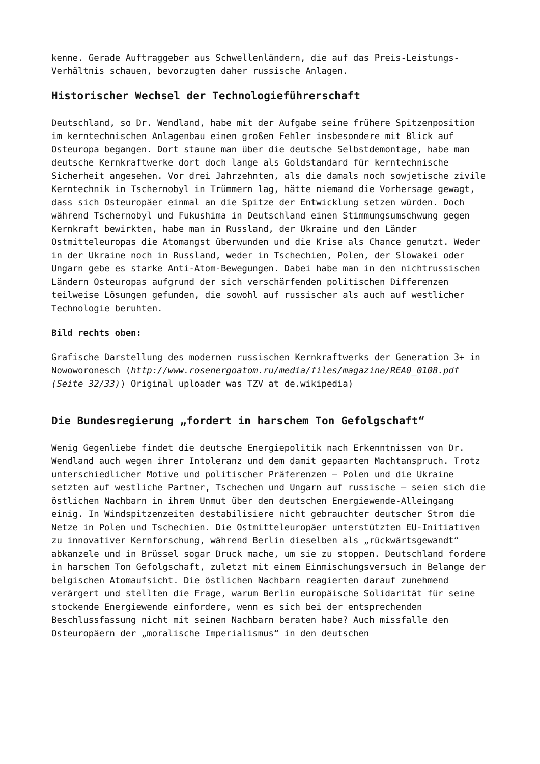kenne. Gerade Auftraggeber aus Schwellenländern, die auf das Preis-Leistungs-Verhältnis schauen, bevorzugten daher russische Anlagen.
Historischer Wechsel der Technologieführerschaft
Deutschland, so Dr. Wendland, habe mit der Aufgabe seine frühere Spitzenposition im kerntechnischen Anlagenbau einen großen Fehler insbesondere mit Blick auf Osteuropa begangen. Dort staune man über die deutsche Selbstdemontage, habe man deutsche Kernkraftwerke dort doch lange als Goldstandard für kerntechnische Sicherheit angesehen. Vor drei Jahrzehnten, als die damals noch sowjetische zivile Kerntechnik in Tschernobyl in Trümmern lag, hätte niemand die Vorhersage gewagt, dass sich Osteuropäer einmal an die Spitze der Entwicklung setzen würden. Doch während Tschernobyl und Fukushima in Deutschland einen Stimmungsumschwung gegen Kernkraft bewirkten, habe man in Russland, der Ukraine und den Länder Ostmitteleuropas die Atomangst überwunden und die Krise als Chance genutzt. Weder in der Ukraine noch in Russland, weder in Tschechien, Polen, der Slowakei oder Ungarn gebe es starke Anti-Atom-Bewegungen. Dabei habe man in den nichtrussischen Ländern Osteuropas aufgrund der sich verschärfenden politischen Differenzen teilweise Lösungen gefunden, die sowohl auf russischer als auch auf westlicher Technologie beruhten.
Bild rechts oben:
Grafische Darstellung des modernen russischen Kernkraftwerks der Generation 3+ in Nowoworonesch (http://www.rosenergoatom.ru/media/files/magazine/REA0_0108.pdf (Seite 32/33)) Original uploader was TZV at de.wikipedia)
Die Bundesregierung „fordert in harschem Ton Gefolgschaft“
Wenig Gegenliebe findet die deutsche Energiepolitik nach Erkenntnissen von Dr. Wendland auch wegen ihrer Intoleranz und dem damit gepaarten Machtanspruch. Trotz unterschiedlicher Motive und politischer Präferenzen – Polen und die Ukraine setzten auf westliche Partner, Tschechen und Ungarn auf russische – seien sich die östlichen Nachbarn in ihrem Unmut über den deutschen Energiewende-Alleingang einig. In Windspitzenzeiten destabilisiere nicht gebrauchter deutscher Strom die Netze in Polen und Tschechien. Die Ostmitteleuropäer unterstützten EU-Initiativen zu innovativer Kernforschung, während Berlin dieselben als „rückwärtsgewandt“ abkanzele und in Brüssel sogar Druck mache, um sie zu stoppen. Deutschland fordere in harschem Ton Gefolgschaft, zuletzt mit einem Einmischungsversuch in Belange der belgischen Atomaufsicht. Die östlichen Nachbarn reagierten darauf zunehmend verärgert und stellten die Frage, warum Berlin europäische Solidarität für seine stockende Energiewende einfordere, wenn es sich bei der entsprechenden Beschlussfassung nicht mit seinen Nachbarn beraten habe? Auch missfalle den Osteuropäern der „moralische Imperialismus“ in den deutschen